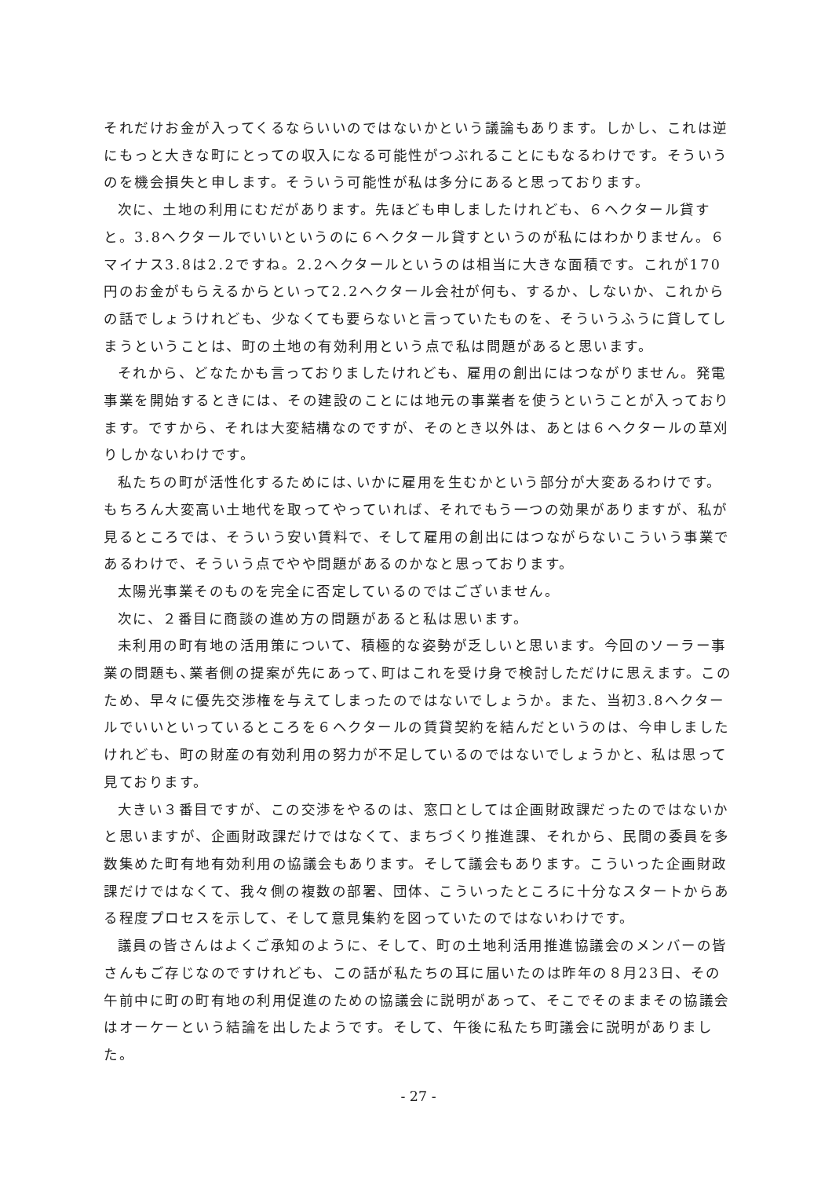それだけお金が入ってくるならいいのではないかという議論もあります。しかし、これは逆にもっと大きな町にとっての収入になる可能性がつぶれることにもなるわけです。そういうのを機会損失と申します。そういう可能性が私は多分にあると思っております。
次に、土地の利用にむだがあります。先ほども申しましたけれども、６ヘクタール貸すと。3.8ヘクタールでいいというのに６ヘクタール貸すというのが私にはわかりません。６マイナス3.8は2.2ですね。2.2ヘクタールというのは相当に大きな面積です。これが170円のお金がもらえるからといって2.2ヘクタール会社が何も、するか、しないか、これからの話でしょうけれども、少なくても要らないと言っていたものを、そういうふうに貸してしまうということは、町の土地の有効利用という点で私は問題があると思います。
それから、どなたかも言っておりましたけれども、雇用の創出にはつながりません。発電事業を開始するときには、その建設のことには地元の事業者を使うということが入っております。ですから、それは大変結構なのですが、そのとき以外は、あとは６ヘクタールの草刈りしかないわけです。
私たちの町が活性化するためには､いかに雇用を生むかという部分が大変あるわけです。もちろん大変高い土地代を取ってやっていれば、それでもう一つの効果がありますが、私が見るところでは、そういう安い賃料で、そして雇用の創出にはつながらないこういう事業であるわけで、そういう点でやや問題があるのかなと思っております。
太陽光事業そのものを完全に否定しているのではございません。
次に、２番目に商談の進め方の問題があると私は思います。
未利用の町有地の活用策について、積極的な姿勢が乏しいと思います。今回のソーラー事業の問題も､業者側の提案が先にあって､町はこれを受け身で検討しただけに思えます。このため、早々に優先交渉権を与えてしまったのではないでしょうか。また、当初3.8ヘクタールでいいといっているところを６ヘクタールの賃貸契約を結んだというのは、今申しましたけれども、町の財産の有効利用の努力が不足しているのではないでしょうかと、私は思って見ております。
大きい３番目ですが、この交渉をやるのは、窓口としては企画財政課だったのではないかと思いますが、企画財政課だけではなくて、まちづくり推進課、それから、民間の委員を多数集めた町有地有効利用の協議会もあります。そして議会もあります。こういった企画財政課だけではなくて、我々側の複数の部署、団体、こういったところに十分なスタートからある程度プロセスを示して、そして意見集約を図っていたのではないわけです。
議員の皆さんはよくご承知のように、そして、町の土地利活用推進協議会のメンバーの皆さんもご存じなのですけれども、この話が私たちの耳に届いたのは昨年の８月23日、その午前中に町の町有地の利用促進のための協議会に説明があって、そこでそのままその協議会はオーケーという結論を出したようです。そして、午後に私たち町議会に説明がありました。
- 27 -